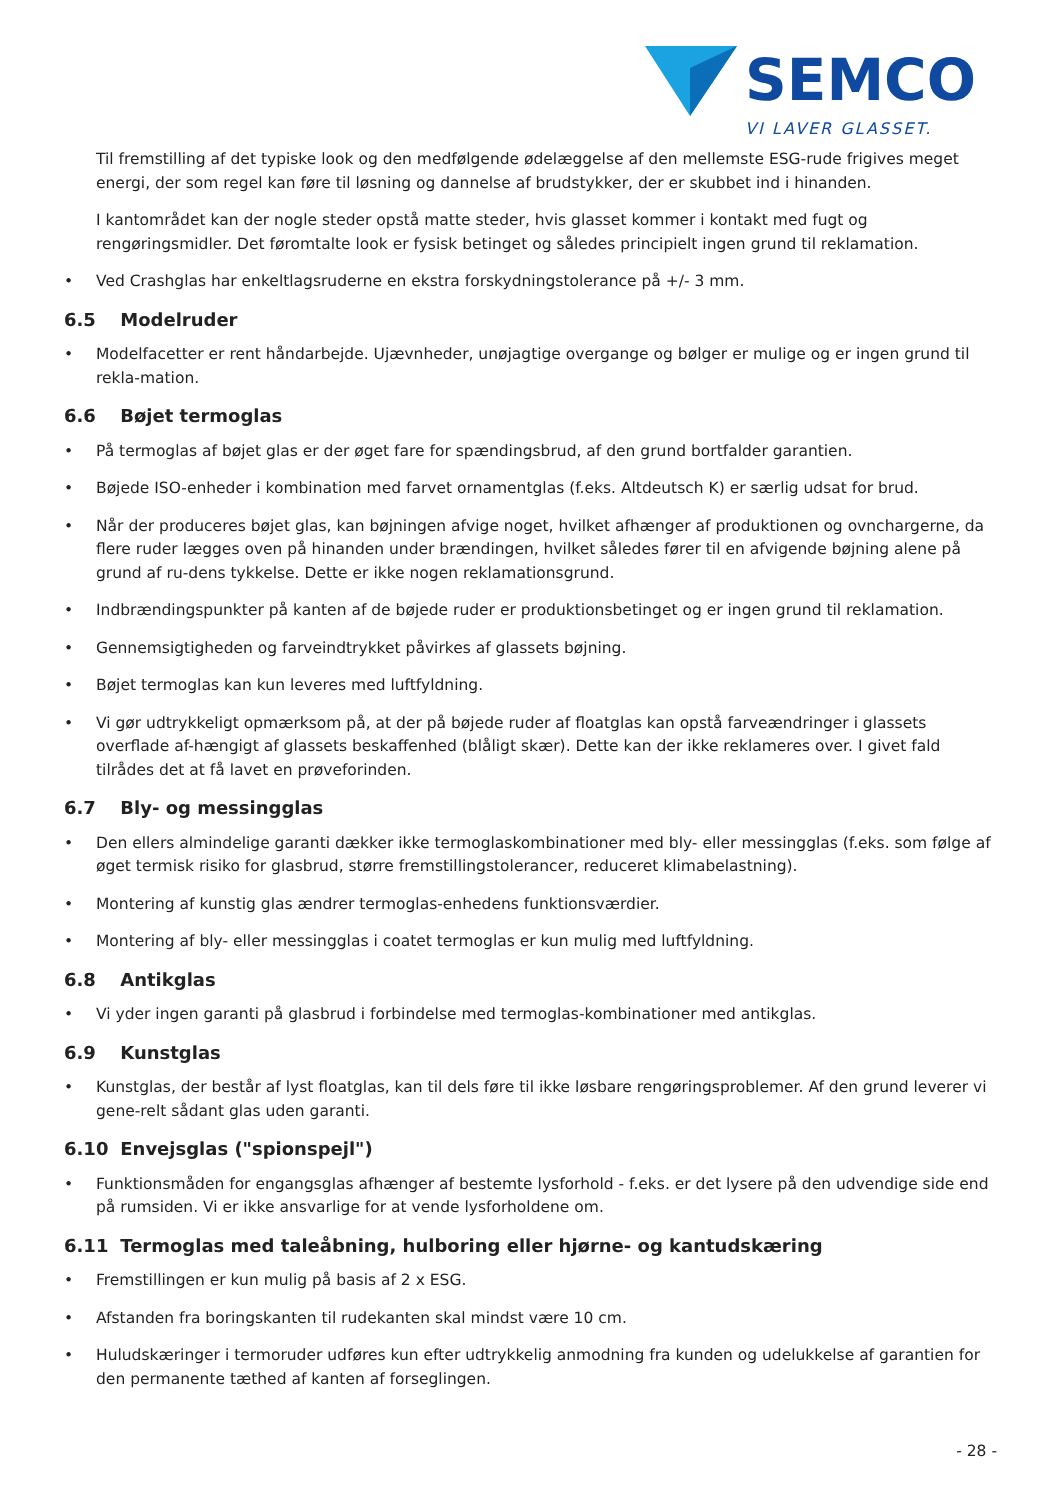SEMCO
VI LAVER GLASSET.
Til fremstilling af det typiske look og den medfølgende ødelæggelse af den mellemste ESG-rude frigives meget energi, der som regel kan føre til løsning og dannelse af brudstykker, der er skubbet ind i hinanden.
I kantområdet kan der nogle steder opstå matte steder, hvis glasset kommer i kontakt med fugt og rengøringsmidler. Det føromtalte look er fysisk betinget og således principielt ingen grund til reklamation.
• Ved Crashglas har enkeltlagsruderne en ekstra forskydningstolerance på +/- 3 mm.
6.5 Modelruder
• Modelfacetter er rent håndarbejde. Ujævnheder, unøjagtige overgange og bølger er mulige og er ingen grund til rekla-mation.
6.6 Bøjet termoglas
• På termoglas af bøjet glas er der øget fare for spændingsbrud, af den grund bortfalder garantien.
• Bøjede ISO-enheder i kombination med farvet ornamentglas (f.eks. Altdeutsch K) er særlig udsat for brud.
• Når der produceres bøjet glas, kan bøjningen afvige noget, hvilket afhænger af produktionen og ovnchargerne, da flere ruder lægges oven på hinanden under brændingen, hvilket således fører til en afvigende bøjning alene på grund af ru-dens tykkelse. Dette er ikke nogen reklamationsgrund.
• Indbrændingspunkter på kanten af de bøjede ruder er produktionsbetinget og er ingen grund til reklamation.
• Gennemsigtigheden og farveindtrykket påvirkes af glassets bøjning.
• Bøjet termoglas kan kun leveres med luftfyldning.
• Vi gør udtrykkeligt opmærksom på, at der på bøjede ruder af floatglas kan opstå farveændringer i glassets overflade af-hængigt af glassets beskaffenhed (blåligt skær). Dette kan der ikke reklameres over. I givet fald tilrådes det at få lavet en prøveforinden.
6.7 Bly- og messingglas
• Den ellers almindelige garanti dækker ikke termoglaskombinationer med bly- eller messingglas (f.eks. som følge af øget termisk risiko for glasbrud, større fremstillingstolerancer, reduceret klimabelastning).
• Montering af kunstig glas ændrer termoglas-enhedens funktionsværdier.
• Montering af bly- eller messingglas i coatet termoglas er kun mulig med luftfyldning.
6.8 Antikglas
• Vi yder ingen garanti på glasbrud i forbindelse med termoglas-kombinationer med antikglas.
6.9 Kunstglas
• Kunstglas, der består af lyst floatglas, kan til dels føre til ikke løsbare rengøringsproblemer. Af den grund leverer vi gene-relt sådant glas uden garanti.
6.10 Envejsglas ("spionspejl")
• Funktionsmåden for engangsglas afhænger af bestemte lysforhold - f.eks. er det lysere på den udvendige side end på rumsiden. Vi er ikke ansvarlige for at vende lysforholdene om.
6.11 Termoglas med taleåbning, hulboring eller hjørne- og kantudskæring
• Fremstillingen er kun mulig på basis af 2 x ESG.
• Afstanden fra boringskanten til rudekanten skal mindst være 10 cm.
• Huludskæringer i termoruder udføres kun efter udtrykkelig anmodning fra kunden og udelukkelse af garantien for den permanente tæthed af kanten af forseglingen.
- 28 -